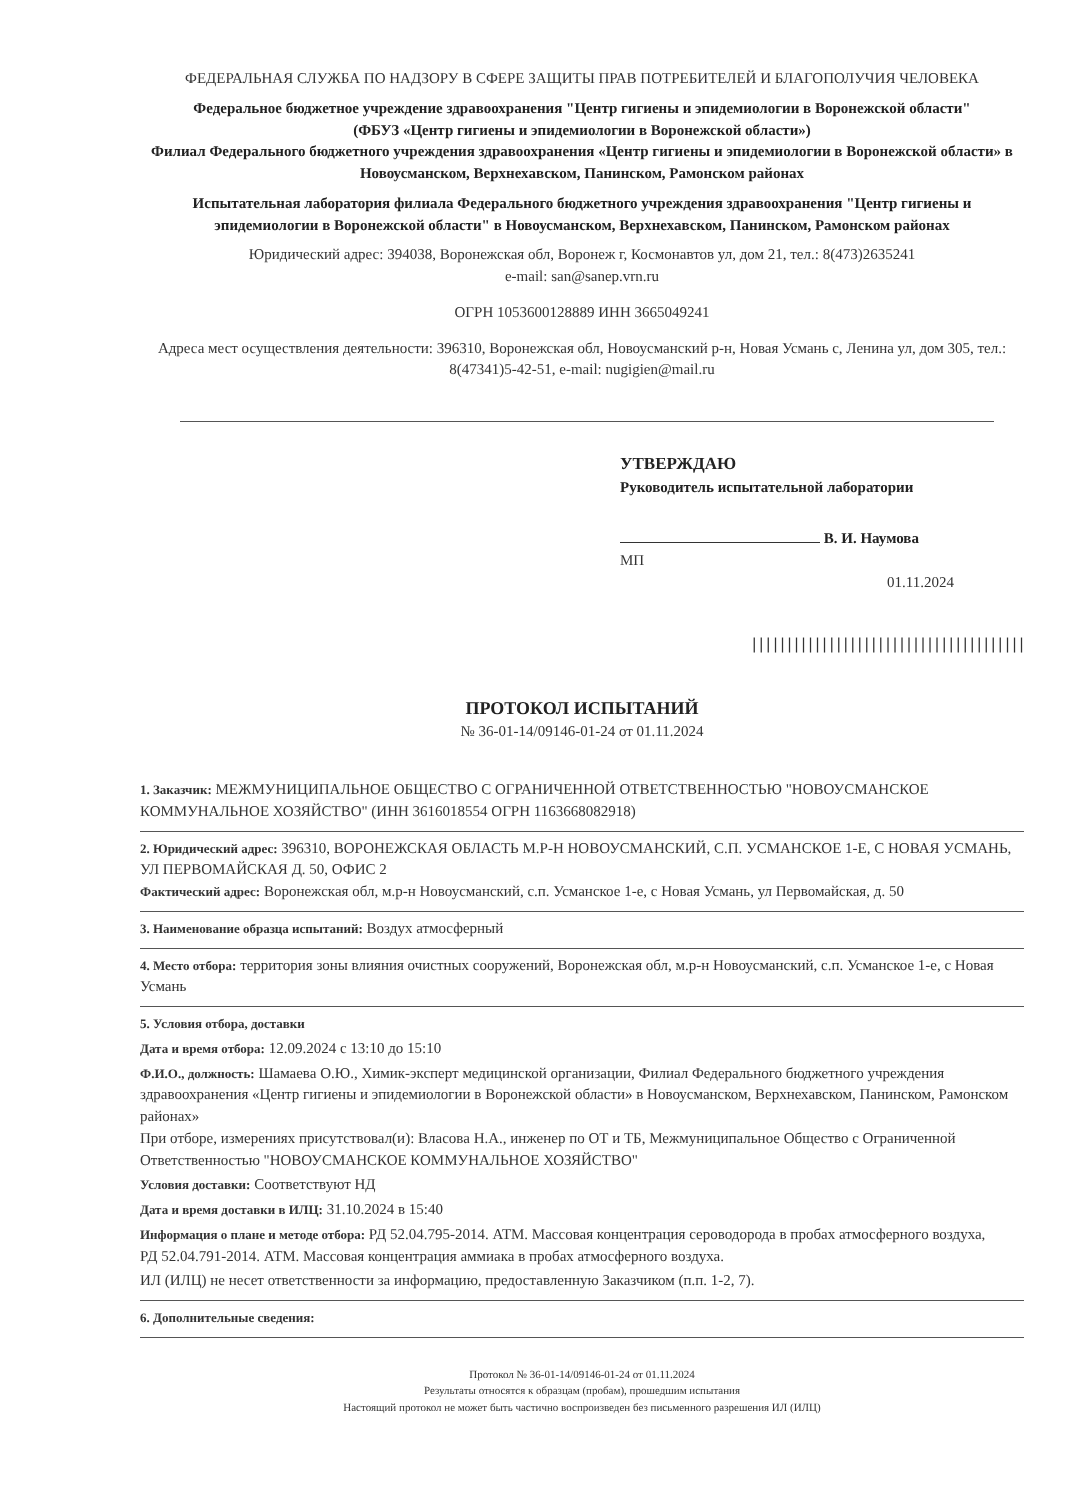ФЕДЕРАЛЬНАЯ СЛУЖБА ПО НАДЗОРУ В СФЕРЕ ЗАЩИТЫ ПРАВ ПОТРЕБИТЕЛЕЙ И БЛАГОПОЛУЧИЯ ЧЕЛОВЕКА
Федеральное бюджетное учреждение здравоохранения "Центр гигиены и эпидемиологии в Воронежской области"
(ФБУЗ «Центр гигиены и эпидемиологии в Воронежской области»)
Филиал Федерального бюджетного учреждения здравоохранения «Центр гигиены и эпидемиологии в Воронежской области» в Новоусманском, Верхнехавском, Панинском, Рамонском районах
Испытательная лаборатория филиала Федерального бюджетного учреждения здравоохранения "Центр гигиены и эпидемиологии в Воронежской области" в Новоусманском, Верхнехавском, Панинском, Рамонском районах
Юридический адрес: 394038, Воронежская обл, Воронеж г, Космонавтов ул, дом 21, тел.: 8(473)2635241
e-mail: san@sanep.vrn.ru
ОГРН 1053600128889 ИНН 3665049241
Адреса мест осуществления деятельности: 396310, Воронежская обл, Новоусманский р-н, Новая Усмань с, Ленина ул, дом 305, тел.: 8(47341)5-42-51, e-mail: nugigien@mail.ru
УТВЕРЖДАЮ
Руководитель испытательной лаборатории
В. И. Наумова
МП
01.11.2024
|||||||||||||||||||||||||||||||||||||||
ПРОТОКОЛ ИСПЫТАНИЙ
№ 36-01-14/09146-01-24 от 01.11.2024
1. Заказчик: МЕЖМУНИЦИПАЛЬНОЕ ОБЩЕСТВО С ОГРАНИЧЕННОЙ ОТВЕТСТВЕННОСТЬЮ "НОВОУСМАНСКОЕ КОММУНАЛЬНОЕ ХОЗЯЙСТВО" (ИНН 3616018554 ОГРН 1163668082918)
2. Юридический адрес: 396310, ВОРОНЕЖСКАЯ ОБЛАСТЬ М.Р-Н НОВОУСМАНСКИЙ, С.П. УСМАНСКОЕ 1-Е, С НОВАЯ УСМАНЬ, УЛ ПЕРВОМАЙСКАЯ Д. 50, ОФИС 2
Фактический адрес: Воронежская обл, м.р-н Новоусманский, с.п. Усманское 1-е, с Новая Усмань, ул Первомайская, д. 50
3. Наименование образца испытаний: Воздух атмосферный
4. Место отбора: территория зоны влияния очистных сооружений, Воронежская обл, м.р-н Новоусманский, с.п. Усманское 1-е, с Новая Усмань
5. Условия отбора, доставки
Дата и время отбора: 12.09.2024 с 13:10 до 15:10
Ф.И.О., должность: Шамаева О.Ю., Химик-эксперт медицинской организации, Филиал Федерального бюджетного учреждения здравоохранения «Центр гигиены и эпидемиологии в Воронежской области» в Новоусманском, Верхнехавском, Панинском, Рамонском районах»
При отборе, измерениях присутствовал(и): Власова Н.А., инженер по ОТ и ТБ, Межмуниципальное Общество с Ограниченной Ответственностью "НОВОУСМАНСКОЕ КОММУНАЛЬНОЕ ХОЗЯЙСТВО"
Условия доставки: Соответствуют НД
Дата и время доставки в ИЛЦ: 31.10.2024 в 15:40
Информация о плане и методе отбора: РД 52.04.795-2014. АТМ. Массовая концентрация сероводорода в пробах атмосферного воздуха,
РД 52.04.791-2014. АТМ. Массовая концентрация аммиака в пробах атмосферного воздуха.
ИЛ (ИЛЦ) не несет ответственности за информацию, предоставленную Заказчиком (п.п. 1-2, 7).
6. Дополнительные сведения:
Протокол № 36-01-14/09146-01-24 от 01.11.2024
Результаты относятся к образцам (пробам), прошедшим испытания
Настоящий протокол не может быть частично воспроизведен без письменного разрешения ИЛ (ИЛЦ)